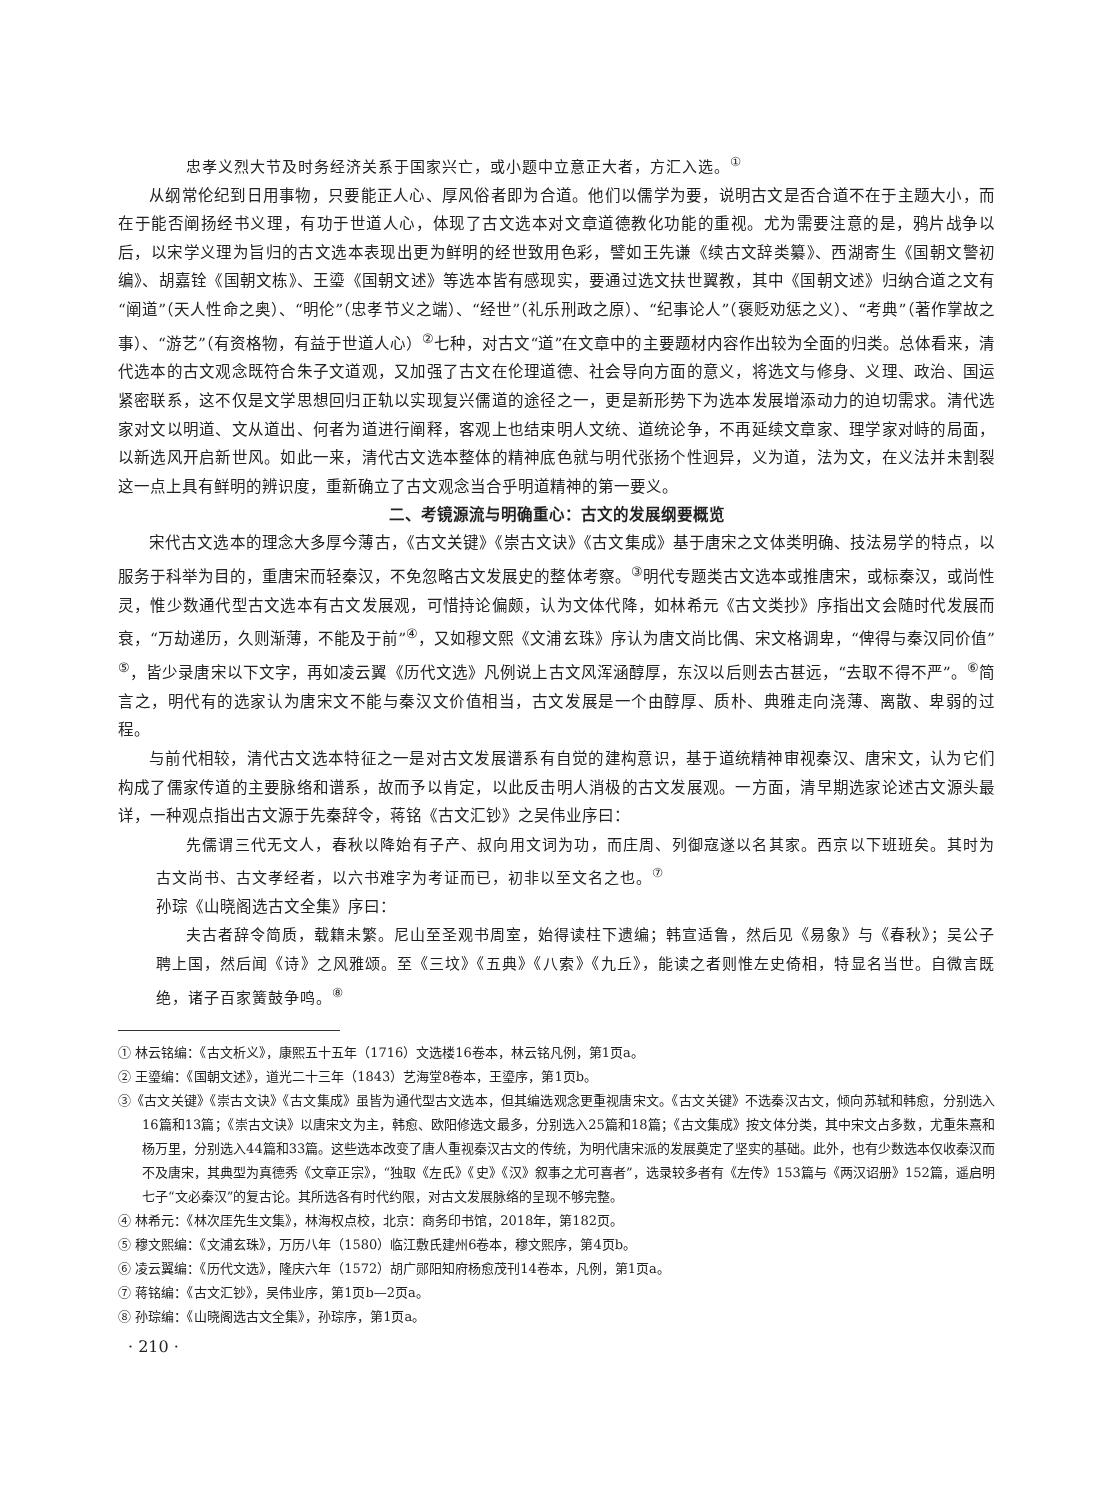忠孝义烈大节及时务经济关系于国家兴亡，或小题中立意正大者，方汇入选。<sup>①</sup>
从纲常伦纪到日用事物，只要能正人心、厚风俗者即为合道。他们以儒学为要，说明古文是否合道不在于主题大小，而在于能否阐扬经书义理，有功于世道人心，体现了古文选本对文章道德教化功能的重视。尤为需要注意的是，鸦片战争以后，以宋学义理为旨归的古文选本表现出更为鲜明的经世致用色彩，譬如王先谦《续古文辞类纂》、西湖寄生《国朝文警初编》、胡嘉铨《国朝文栋》、王瑬《国朝文述》等选本皆有感现实，要通过选文扶世翼教，其中《国朝文述》归纳合道之文有“阐道”（天人性命之奥）、“明伦”（忠孝节义之端）、“经世”（礼乐刑政之原）、“纪事论人”（褒贬劝惩之义）、“考典”（著作掌故之事）、“游艺”（有资格物，有益于世道人心）<sup>②</sup>七种，对古文“道”在文章中的主要题材内容作出较为全面的归类。总体看来，清代选本的古文观念既符合朱子文道观，又加强了古文在伦理道德、社会导向方面的意义，将选文与修身、义理、政治、国运紧密联系，这不仅是文学思想回归正轨以实现复兴儒道的途径之一，更是新形势下为选本发展增添动力的迫切需求。清代选家对文以明道、文从道出、何者为道进行阐释，客观上也结束明人文统、道统论争，不再延续文章家、理学家对峙的局面，以新选风开启新世风。如此一来，清代古文选本整体的精神底色就与明代张扬个性迥异，义为道，法为文，在义法并未割裂这一点上具有鲜明的辨识度，重新确立了古文观念当合乎明道精神的第一要义。
二、考镜源流与明确重心：古文的发展纲要概览
宋代古文选本的理念大多厚今薄古，《古文关键》《崇古文诀》《古文集成》基于唐宋之文体类明确、技法易学的特点，以服务于科举为目的，重唐宋而轻秦汉，不免忽略古文发展史的整体考察。<sup>③</sup>明代专题类古文选本或推唐宋，或标秦汉，或尚性灵，惟少数通代型古文选本有古文发展观，可惜持论偏颇，认为文体代降，如林希元《古文类抄》序指出文会随时代发展而衰，“万劫递历，久则渐薄，不能及于前”<sup>④</sup>，又如穆文熙《文浦玄珠》序认为唐文尚比偶、宋文格调卑，“俾得与秦汉同价值”<sup>⑤</sup>，皆少录唐宋以下文字，再如凌云翼《历代文选》凡例说上古文风浑涵醇厚，东汉以后则去古甚远，“去取不得不严”。<sup>⑥</sup>简言之，明代有的选家认为唐宋文不能与秦汉文价值相当，古文发展是一个由醇厚、质朴、典雅走向浇薄、离散、卑弱的过程。
与前代相较，清代古文选本特征之一是对古文发展谱系有自觉的建构意识，基于道统精神审视秦汉、唐宋文，认为它们构成了儒家传道的主要脉络和谱系，故而予以肯定，以此反击明人消极的古文发展观。一方面，清早期选家论述古文源头最详，一种观点指出古文源于先秦辞令，蒋铭《古文汇钞》之吴伟业序曰：
先儒谓三代无文人，春秋以降始有子产、叔向用文词为功，而庄周、列御寇遂以名其家。西京以下班班矣。其时为古文尚书、古文孝经者，以六书难字为考证而已，初非以至文名之也。<sup>⑦</sup>
孙琮《山晓阁选古文全集》序曰：
夫古者辞令简质，载籍未繁。尼山至圣观书周室，始得读柱下遗编；韩宣适鲁，然后见《易象》与《春秋》；吴公子聘上国，然后闻《诗》之风雅颂。至《三坟》《五典》《八索》《九丘》，能读之者则惟左史倚相，特显名当世。自微言既绝，诸子百家簧鼓争鸣。<sup>⑧</sup>
① 林云铭编：《古文析义》，康熙五十五年（1716）文选楼16卷本，林云铭凡例，第1页a。
② 王瑬编：《国朝文述》，道光二十三年（1843）艺海堂8卷本，王瑬序，第1页b。
③《古文关键》《崇古文诀》《古文集成》虽皆为通代型古文选本，但其编选观念更重视唐宋文。《古文关键》不选秦汉古文，倾向苏轼和韩愈，分别选入16篇和13篇；《崇古文诀》以唐宋文为主，韩愈、欧阳修选文最多，分别选入25篇和18篇；《古文集成》按文体分类，其中宋文占多数，尤重朱熹和杨万里，分别选入44篇和33篇。这些选本改变了唐人重视秦汉古文的传统，为明代唐宋派的发展奠定了坚实的基础。此外，也有少数选本仅收秦汉而不及唐宋，其典型为真德秀《文章正宗》，“独取《左氏》《史》《汉》叙事之尤可喜者”，选录较多者有《左传》153篇与《两汉诏册》152篇，遥启明七子“文必秦汉”的复古论。其所选各有时代约限，对古文发展脉络的呈现不够完整。
④ 林希元：《林次厓先生文集》，林海权点校，北京：商务印书馆，2018年，第182页。
⑤ 穆文熙编：《文浦玄珠》，万历八年（1580）临江敷氏建州6卷本，穆文熙序，第4页b。
⑥ 凌云翼编：《历代文选》，隆庆六年（1572）胡广郧阳知府杨愈茂刊14卷本，凡例，第1页a。
⑦ 蒋铭编：《古文汇钞》，吴伟业序，第1页b—2页a。
⑧ 孙琮编：《山晓阁选古文全集》，孙琮序，第1页a。
· 210 ·